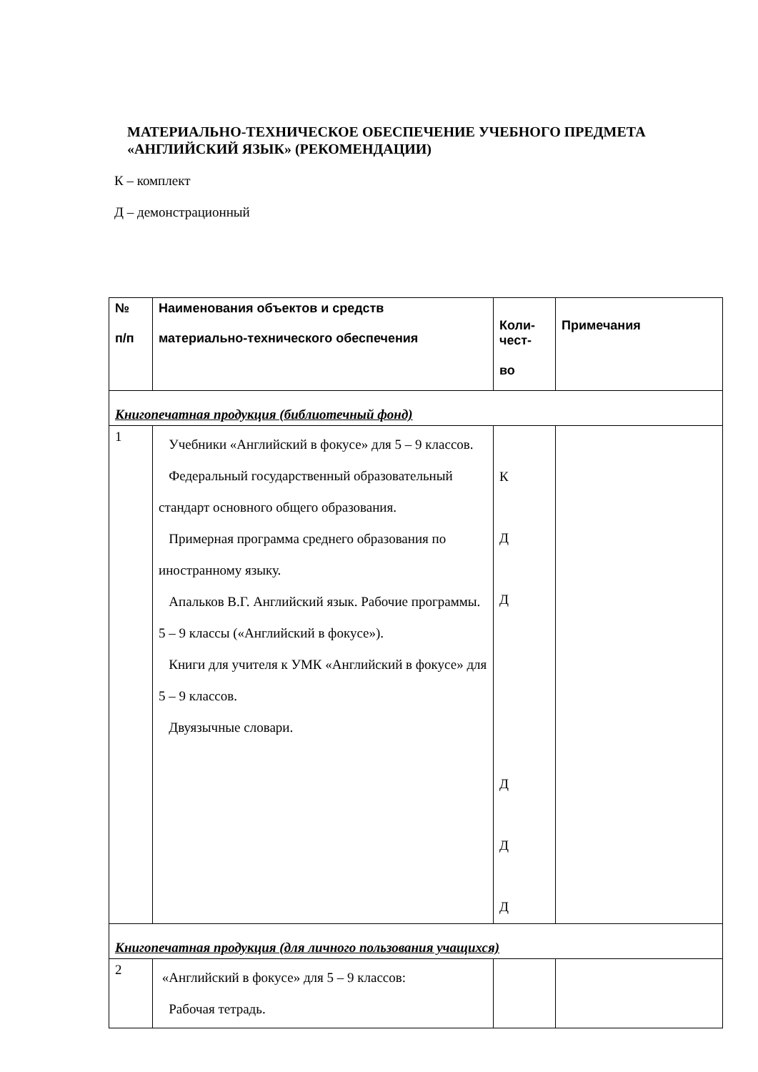МАТЕРИАЛЬНО-ТЕХНИЧЕСКОЕ ОБЕСПЕЧЕНИЕ УЧЕБНОГО ПРЕДМЕТА «АНГЛИЙСКИЙ ЯЗЫК» (РЕКОМЕНДАЦИИ)
К – комплект
Д – демонстрационный
| № п/п | Наименования объектов и средств материально-технического обеспечения | Коли- чест- во | Примечания |
| --- | --- | --- | --- |
| Книгопечатная продукция (библиотечный фонд) | | | |
| 1 | Учебники «Английский в фокусе» для 5 – 9 классов. Федеральный государственный образовательный стандарт основного общего образования. Примерная программа среднего образования по иностранному языку. Апальков В.Г. Английский язык. Рабочие программы. 5 – 9 классы («Английский в фокусе»). Книги для учителя к УМК «Английский в фокусе» для 5 – 9 классов. Двуязычные словари. | К Д Д Д Д Д | |
| Книгопечатная продукция (для личного пользования учащихся) | | | |
| 2 | «Английский в фокусе» для 5 – 9 классов: Рабочая тетрадь. | | |